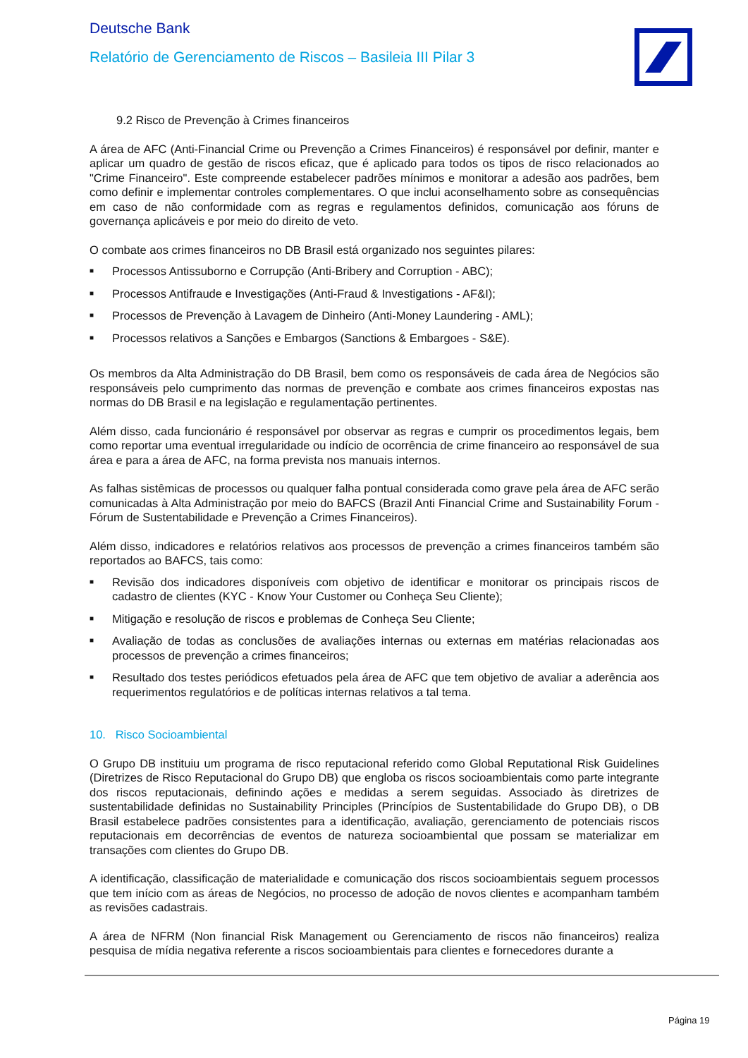Deutsche Bank
Relatório de Gerenciamento de Riscos – Basileia III Pilar 3
9.2 Risco de Prevenção à Crimes financeiros
A área de AFC (Anti-Financial Crime ou Prevenção a Crimes Financeiros) é responsável por definir, manter e aplicar um quadro de gestão de riscos eficaz, que é aplicado para todos os tipos de risco relacionados ao "Crime Financeiro". Este compreende estabelecer padrões mínimos e monitorar a adesão aos padrões, bem como definir e implementar controles complementares. O que inclui aconselhamento sobre as consequências em caso de não conformidade com as regras e regulamentos definidos, comunicação aos fóruns de governança aplicáveis e por meio do direito de veto.
O combate aos crimes financeiros no DB Brasil está organizado nos seguintes pilares:
■ Processos Antissuborno e Corrupção (Anti-Bribery and Corruption - ABC);
■ Processos Antifraude e Investigações (Anti-Fraud & Investigations - AF&I);
■ Processos de Prevenção à Lavagem de Dinheiro (Anti-Money Laundering - AML);
■ Processos relativos a Sanções e Embargos (Sanctions & Embargoes - S&E).
Os membros da Alta Administração do DB Brasil, bem como os responsáveis de cada área de Negócios são responsáveis pelo cumprimento das normas de prevenção e combate aos crimes financeiros expostas nas normas do DB Brasil e na legislação e regulamentação pertinentes.
Além disso, cada funcionário é responsável por observar as regras e cumprir os procedimentos legais, bem como reportar uma eventual irregularidade ou indício de ocorrência de crime financeiro ao responsável de sua área e para a área de AFC, na forma prevista nos manuais internos.
As falhas sistêmicas de processos ou qualquer falha pontual considerada como grave pela área de AFC serão comunicadas à Alta Administração por meio do BAFCS (Brazil Anti Financial Crime and Sustainability Forum - Fórum de Sustentabilidade e Prevenção a Crimes Financeiros).
Além disso, indicadores e relatórios relativos aos processos de prevenção a crimes financeiros também são reportados ao BAFCS, tais como:
■ Revisão dos indicadores disponíveis com objetivo de identificar e monitorar os principais riscos de cadastro de clientes (KYC - Know Your Customer ou Conheça Seu Cliente);
■ Mitigação e resolução de riscos e problemas de Conheça Seu Cliente;
■ Avaliação de todas as conclusões de avaliações internas ou externas em matérias relacionadas aos processos de prevenção a crimes financeiros;
■ Resultado dos testes periódicos efetuados pela área de AFC que tem objetivo de avaliar a aderência aos requerimentos regulatórios e de políticas internas relativos a tal tema.
10. Risco Socioambiental
O Grupo DB instituiu um programa de risco reputacional referido como Global Reputational Risk Guidelines (Diretrizes de Risco Reputacional do Grupo DB) que engloba os riscos socioambientais como parte integrante dos riscos reputacionais, definindo ações e medidas a serem seguidas. Associado às diretrizes de sustentabilidade definidas no Sustainability Principles (Princípios de Sustentabilidade do Grupo DB), o DB Brasil estabelece padrões consistentes para a identificação, avaliação, gerenciamento de potenciais riscos reputacionais em decorrências de eventos de natureza socioambiental que possam se materializar em transações com clientes do Grupo DB.
A identificação, classificação de materialidade e comunicação dos riscos socioambientais seguem processos que tem início com as áreas de Negócios, no processo de adoção de novos clientes e acompanham também as revisões cadastrais.
A área de NFRM (Non financial Risk Management ou Gerenciamento de riscos não financeiros) realiza pesquisa de mídia negativa referente a riscos socioambientais para clientes e fornecedores durante a
Página 19